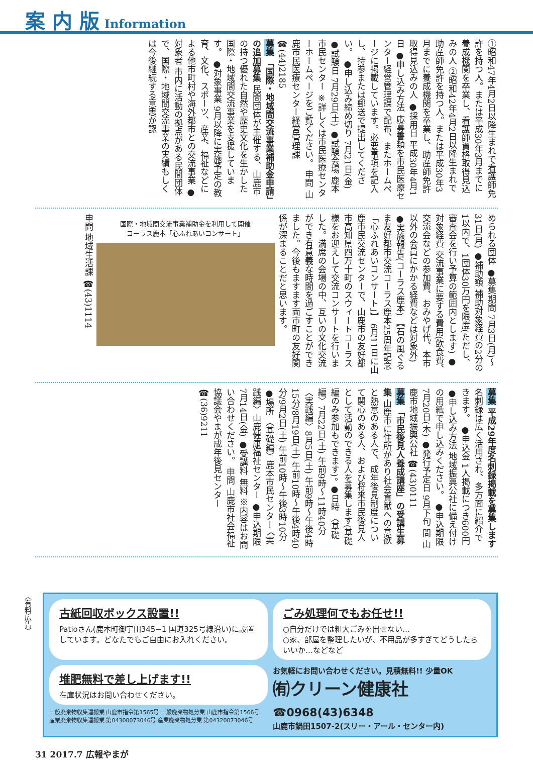案 内 版 Information
①昭和47年4月2日以降生まれで看護師免許を持つ人。または平成30年3月までに養成機関を卒業し、看護師資格取得見込みの人 ②昭和42年4月2日以降生まれで助産師免許を持つ人。または平成30年3月までに養成機関を卒業し、助産師免許取得見込みの人 ●採用日 平成30年4月1日 ●申し込み方法 応募書類を市民医療センター経営管理課で配布、またホームページに掲載しています。必要事項を記入し、持参または郵送で提出してください。 ●申し込み締め切り 7月21日(金) ●試験日 7月29日(土) ●試験会場 鹿本市民センター ※詳しくは市民医療センターホームページをご覧ください。 申問 山鹿市民医療センター経営管理課 ☎(44)2185
募集 「国際・地域間交流事業補助金申請」の追加募集 民間団体が主催する、山鹿市の持つ優れた自然や歴史文化を生かした国際・地域間交流事業を支援しています。 ●対象事業 9月以降に実施予定の教育、文化、スポーツ、産業、福祉などによる他市町村や海外都市との交流事業 ●対象者 市内に活動の拠点がある民間団体で、国際・地域間交流事業の実績もしくは今後継続する意思が認
められる団体 ●募集期間 7月3日(月)～31日(月) ●補助額 補助対象経費の2分の1以内で、1団体30万円を限度(ただし、審査会を行い予算の範囲内とします) ●対象経費 交流事業に要する費用(飲食費、交流会などの参加費、おみやげ代、本市以外の会員にかかる経費などは対象外) ●実施報告(コーラス鹿本) 【石の風ぐるま友好都市交流コーラス鹿本25周年記念「心ふれあいコンサート」】 6月11日に山鹿市民交流センターで、山鹿市の友好都市高知県四万十町のスウィートコーラス様をお迎えして交流コンサートを行いました。満席の会場の中、互いの文化交流ができ有意義な時間を過ごすことができました。今後もますます両市町の友好関係が深まることだと思います。
国際・地域間交流事業補助金を利用して開催
コーラス鹿本「心ふれあいコンサート」
申問 地域生活課 ☎(43)1114
募集 平成29年度名刺録掲載を募集します 名刺録は広く活用され、多方面に紹介できます。 ●申込金 1人掲載につき600円 ●申し込み方法 地域振興公社に備え付けの用紙で申し込みください。 ●申込期限 7月20日(木) ●発行予定日 9月下旬 問 山鹿市地域振興公社 ☎(43)0111
募集 「市民後見人養成講座」の受講生募集 山鹿市に住所があり社会貢献への意欲と熱意のある人で、成年後見制度について関心のある人、および将来市民後見人として活動のできる人を募集します(基礎編のみ参加もできます)。 ●日時 〈基礎編〉7月22日(土) 午前9時～11時40分 〈実践編〉8月5日(土) 午前9時～午後4時15分/8月19日(土) 午前10時～午後4時40分/9月2日(土) 午前10時～午後3時10分 ●場所 〈基礎編〉鹿本市民センター 〈実践編〉山鹿健康福祉センター ●申込期限 7月14日(金) ●受講料 無料 ※内容はお問い合わせください。 申問 山鹿市社会福祉協議会やまが成年後見センター ☎(36)9211
〈有料広告〉
古紙回収ボックス設置!!
Patioさん(鹿本町御宇田345−1 国道325号線沿い)に設置しています。どなたでもご自由にお入れください。
ごみ処理何でもお任せ!!
○自分だけでは粗大ごみを出せない…
○家、部屋を整理したいが、不用品が多すぎてどうしたらいいか…などなど
堆肥無料で差し上げます!!
在庫状況はお問い合わせください。
一般廃棄物収集運搬業 山鹿市指令第1565号 一般廃棄物処分業 山鹿市指令第1566号
産業廃棄物収集運搬業 第04300073046号 産業廃棄物処分業 第04320073046号
お気軽にお問い合わせください。見積無料!! 少量OK
㈲クリーン健康社 ☎0968(43)6348
山鹿市鍋田1507-2(スリー・アール・センター内)
31 2017.7 広報やまが